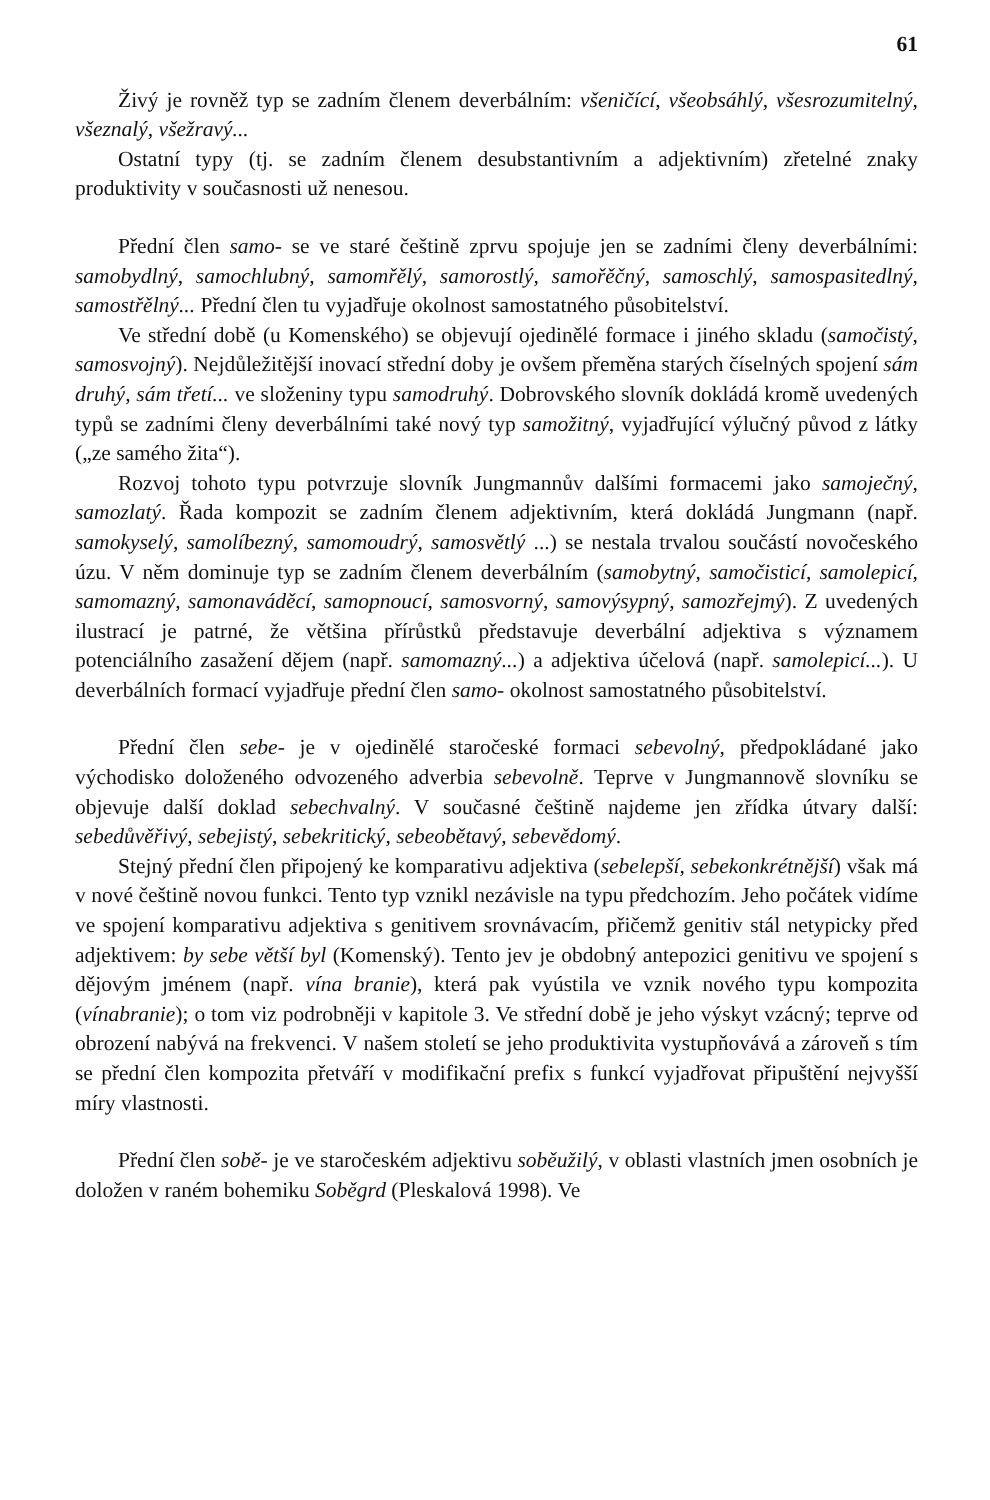61
Živý je rovněž typ se zadním členem deverbálním: všeničící, všeobsáhlý, všesrozumitelný, všeznalý, všežravý...
Ostatní typy (tj. se zadním členem desubstantivním a adjektivním) zřetelné znaky produktivity v současnosti už nenesou.
Přední člen samo- se ve staré češtině zprvu spojuje jen se zadními členy deverbálními: samobydlný, samochlubný, samomřělý, samorostlý, samořěčný, samoschlý, samospasitedlný, samostřělný... Přední člen tu vyjadřuje okolnost samostatného působitelství.
Ve střední době (u Komenského) se objevují ojedinělé formace i jiného skladu (samočistý, samosvojný). Nejdůležitější inovací střední doby je ovšem přeměna starých číselných spojení sám druhý, sám třetí... ve složeniny typu samodruhý. Dobrovského slovník dokládá kromě uvedených typů se zadními členy deverbálními také nový typ samožitný, vyjadřující výlučný původ z látky („ze samého žita“).
Rozvoj tohoto typu potvrzuje slovník Jungmannův dalšími formacemi jako samoječný, samozlatý. Řada kompozit se zadním členem adjektivním, která dokládá Jungmann (např. samokyselý, samolíbezný, samomoudrý, samosvětlý ...) se nestala trvalou součástí novočeského úzu. V něm dominuje typ se zadním členem deverbálním (samobytný, samočisticí, samolepicí, samomazný, samonaváděcí, samopnoucí, samosvorný, samovýsypný, samozřejmý). Z uvedených ilustrací je patrné, že většina přírůstků představuje deverbální adjektiva s významem potenciálního zasažení dějem (např. samomazný...) a adjektiva účelová (např. samolepicí...). U deverbálních formací vyjadřuje přední člen samo- okolnost samostatného působitelství.
Přední člen sebe- je v ojedinělé staročeské formaci sebevolný, předpokládané jako východisko doloženého odvozeného adverbia sebevolně. Teprve v Jungmannově slovníku se objevuje další doklad sebechvalný. V současné češtině najdeme jen zřídka útvary další: sebedůvěřivý, sebejistý, sebekritický, sebeobětavý, sebevědomý.
Stejný přední člen připojený ke komparativu adjektiva (sebelepší, sebekonkrétnější) však má v nové češtině novou funkci. Tento typ vznikl nezávisle na typu předchozím. Jeho počátek vidíme ve spojení komparativu adjektiva s genitivem srovnávacím, přičemž genitiv stál netypicky před adjektivem: by sebe větší byl (Komenský). Tento jev je obdobný antepozici genitivu ve spojení s dějovým jménem (např. vína branie), která pak vyústila ve vznik nového typu kompozita (vínabranie); o tom viz podrobněji v kapitole 3. Ve střední době je jeho výskyt vzácný; teprve od obrození nabývá na frekvenci. V našem století se jeho produktivita vystupňovává a zároveň s tím se přední člen kompozita přetváří v modifikační prefix s funkcí vyjadřovat připuštění nejvyšší míry vlastnosti.
Přední člen sobě- je ve staročeském adjektivu soběužilý, v oblasti vlastních jmen osobních je doložen v raném bohemiku Soběgrd (Pleskalová 1998). Ve